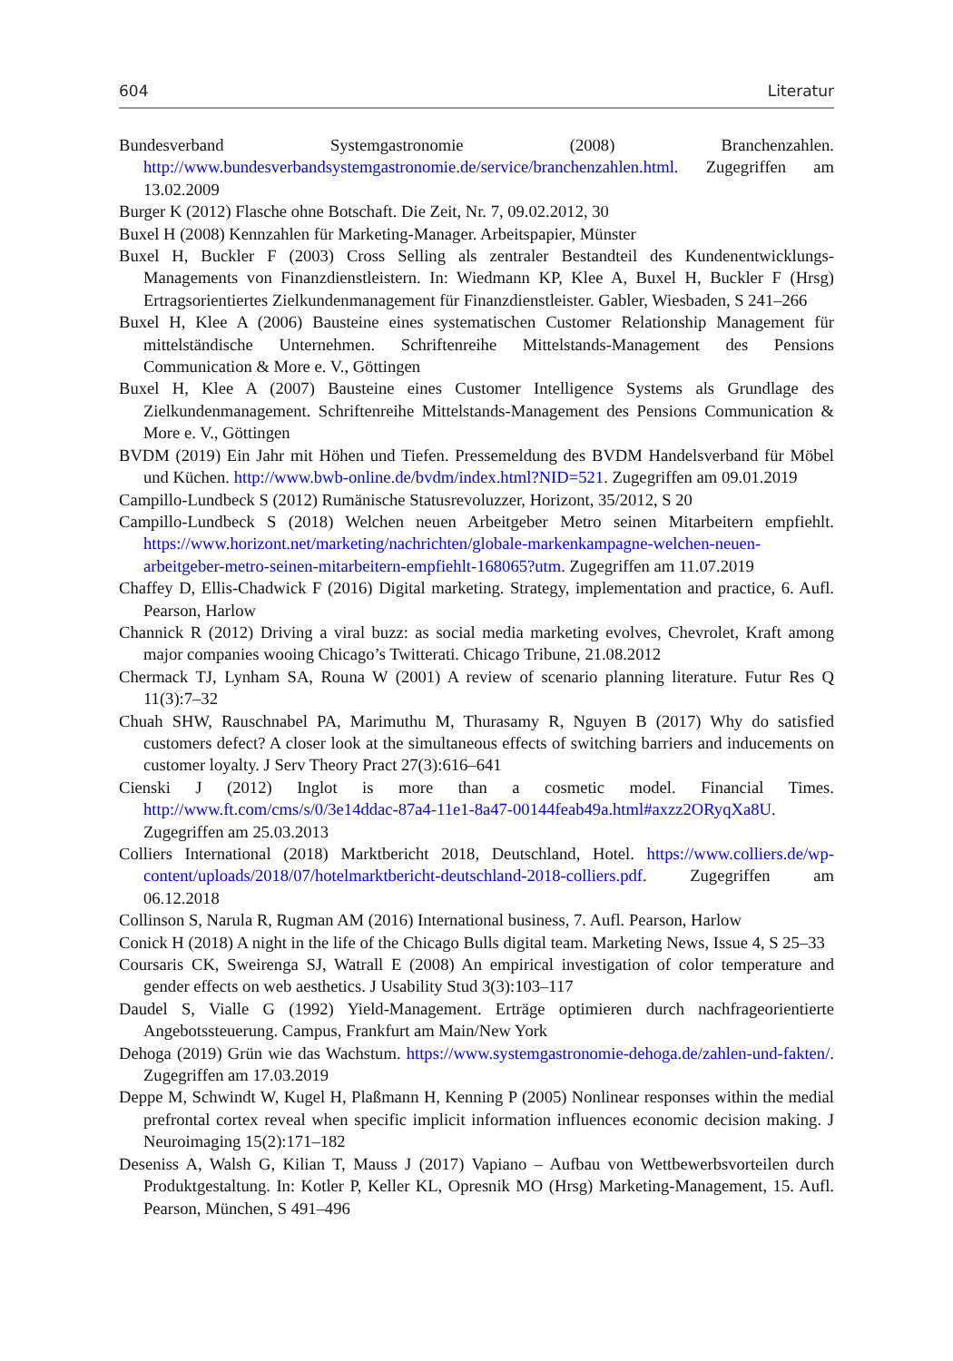604 Literatur
Bundesverband Systemgastronomie (2008) Branchenzahlen. http://www.bundesverbandsystemgastronomie.de/service/branchenzahlen.html. Zugegriffen am 13.02.2009
Burger K (2012) Flasche ohne Botschaft. Die Zeit, Nr. 7, 09.02.2012, 30
Buxel H (2008) Kennzahlen für Marketing-Manager. Arbeitspapier, Münster
Buxel H, Buckler F (2003) Cross Selling als zentraler Bestandteil des Kundenentwicklungs-Managements von Finanzdienstleistern. In: Wiedmann KP, Klee A, Buxel H, Buckler F (Hrsg) Ertragsorientiertes Zielkundenmanagement für Finanzdienstleister. Gabler, Wiesbaden, S 241–266
Buxel H, Klee A (2006) Bausteine eines systematischen Customer Relationship Management für mittelständische Unternehmen. Schriftenreihe Mittelstands-Management des Pensions Communication & More e. V., Göttingen
Buxel H, Klee A (2007) Bausteine eines Customer Intelligence Systems als Grundlage des Zielkundenmanagement. Schriftenreihe Mittelstands-Management des Pensions Communication & More e. V., Göttingen
BVDM (2019) Ein Jahr mit Höhen und Tiefen. Pressemeldung des BVDM Handelsverband für Möbel und Küchen. http://www.bwb-online.de/bvdm/index.html?NID=521. Zugegriffen am 09.01.2019
Campillo-Lundbeck S (2012) Rumänische Statusrevoluzzer, Horizont, 35/2012, S 20
Campillo-Lundbeck S (2018) Welchen neuen Arbeitgeber Metro seinen Mitarbeitern empfiehlt. https://www.horizont.net/marketing/nachrichten/globale-markenkampagne-welchen-neuen-arbeitgeber-metro-seinen-mitarbeitern-empfiehlt-168065?utm. Zugegriffen am 11.07.2019
Chaffey D, Ellis-Chadwick F (2016) Digital marketing. Strategy, implementation and practice, 6. Aufl. Pearson, Harlow
Channick R (2012) Driving a viral buzz: as social media marketing evolves, Chevrolet, Kraft among major companies wooing Chicago’s Twitterati. Chicago Tribune, 21.08.2012
Chermack TJ, Lynham SA, Rouna W (2001) A review of scenario planning literature. Futur Res Q 11(3):7–32
Chuah SHW, Rauschnabel PA, Marimuthu M, Thurasamy R, Nguyen B (2017) Why do satisfied customers defect? A closer look at the simultaneous effects of switching barriers and inducements on customer loyalty. J Serv Theory Pract 27(3):616–641
Cienski J (2012) Inglot is more than a cosmetic model. Financial Times. http://www.ft.com/cms/s/0/3e14ddac-87a4-11e1-8a47-00144feab49a.html#axzz2ORyqXa8U. Zugegriffen am 25.03.2013
Colliers International (2018) Marktbericht 2018, Deutschland, Hotel. https://www.colliers.de/wp-content/uploads/2018/07/hotelmarktbericht-deutschland-2018-colliers.pdf. Zugegriffen am 06.12.2018
Collinson S, Narula R, Rugman AM (2016) International business, 7. Aufl. Pearson, Harlow
Conick H (2018) A night in the life of the Chicago Bulls digital team. Marketing News, Issue 4, S 25–33
Coursaris CK, Sweirenga SJ, Watrall E (2008) An empirical investigation of color temperature and gender effects on web aesthetics. J Usability Stud 3(3):103–117
Daudel S, Vialle G (1992) Yield-Management. Erträge optimieren durch nachfrageorientierte Angebotssteuerung. Campus, Frankfurt am Main/New York
Dehoga (2019) Grün wie das Wachstum. https://www.systemgastronomie-dehoga.de/zahlen-und-fakten/. Zugegriffen am 17.03.2019
Deppe M, Schwindt W, Kugel H, Plaßmann H, Kenning P (2005) Nonlinear responses within the medial prefrontal cortex reveal when specific implicit information influences economic decision making. J Neuroimaging 15(2):171–182
Deseniss A, Walsh G, Kilian T, Mauss J (2017) Vapiano – Aufbau von Wettbewerbsvorteilen durch Produktgestaltung. In: Kotler P, Keller KL, Opresnik MO (Hrsg) Marketing-Management, 15. Aufl. Pearson, München, S 491–496